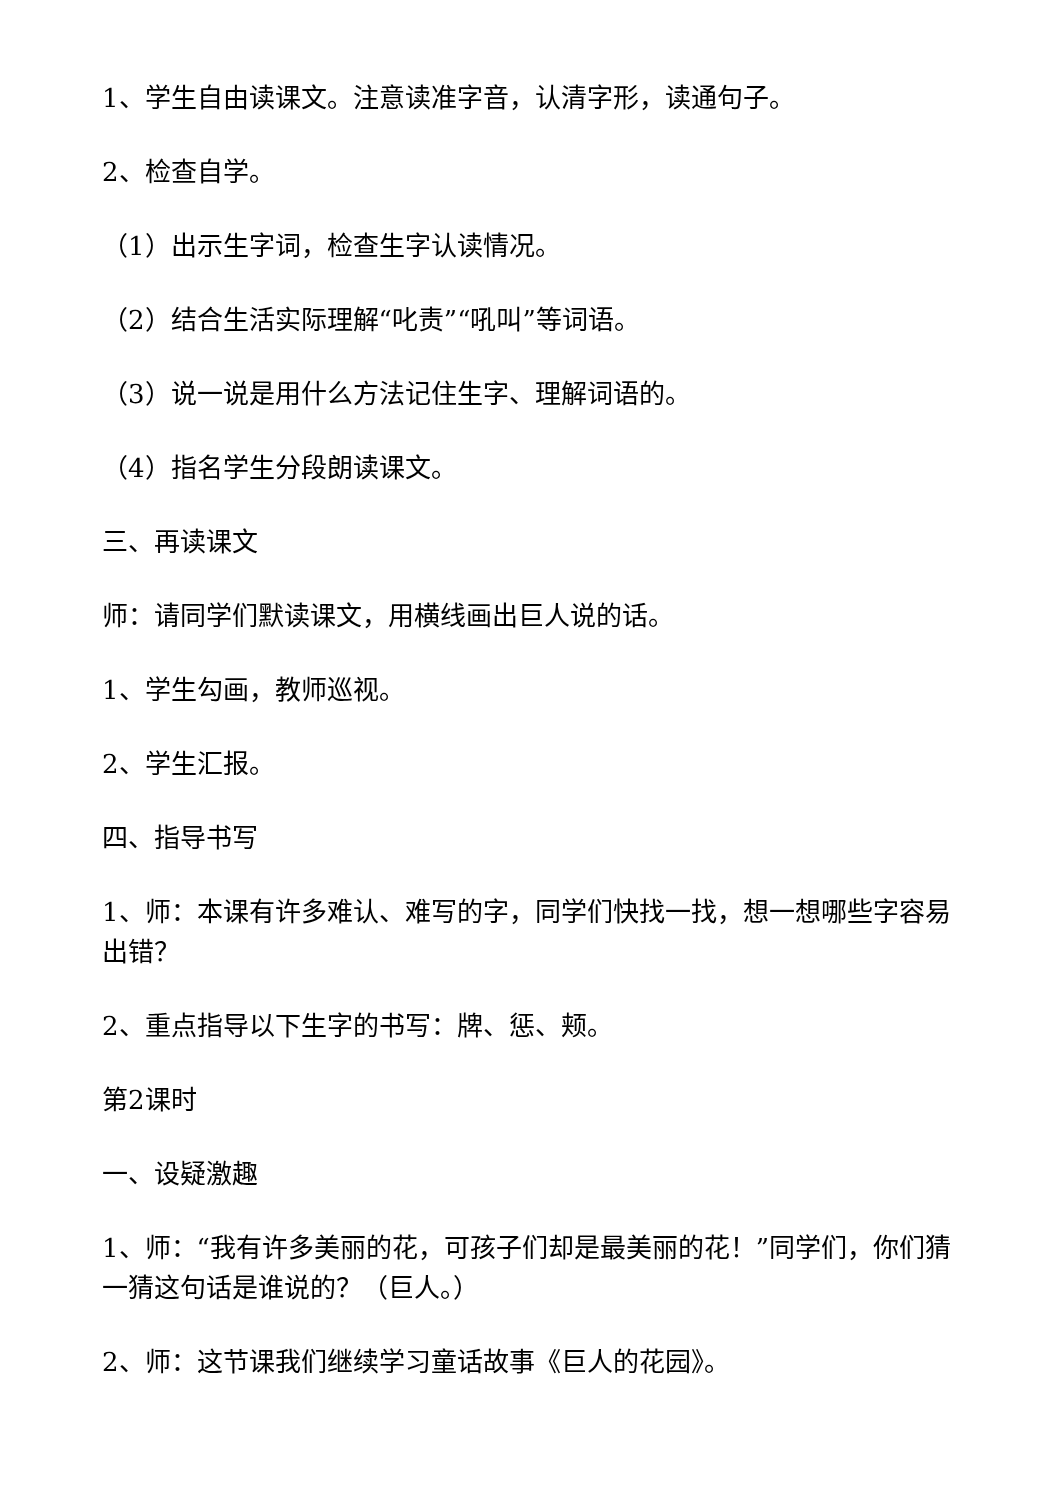1、学生自由读课文。注意读准字音，认清字形，读通句子。
2、检查自学。
（1）出示生字词，检查生字认读情况。
（2）结合生活实际理解“叱责”“吼叫”等词语。
（3）说一说是用什么方法记住生字、理解词语的。
（4）指名学生分段朗读课文。
三、再读课文
师：请同学们默读课文，用横线画出巨人说的话。
1、学生勾画，教师巡视。
2、学生汇报。
四、指导书写
1、师：本课有许多难认、难写的字，同学们快找一找，想一想哪些字容易出错？
2、重点指导以下生字的书写：牌、惩、颊。
第2课时
一、设疑激趣
1、师：“我有许多美丽的花，可孩子们却是最美丽的花！”同学们，你们猜一猜这句话是谁说的？（巨人。）
2、师：这节课我们继续学习童话故事《巨人的花园》。